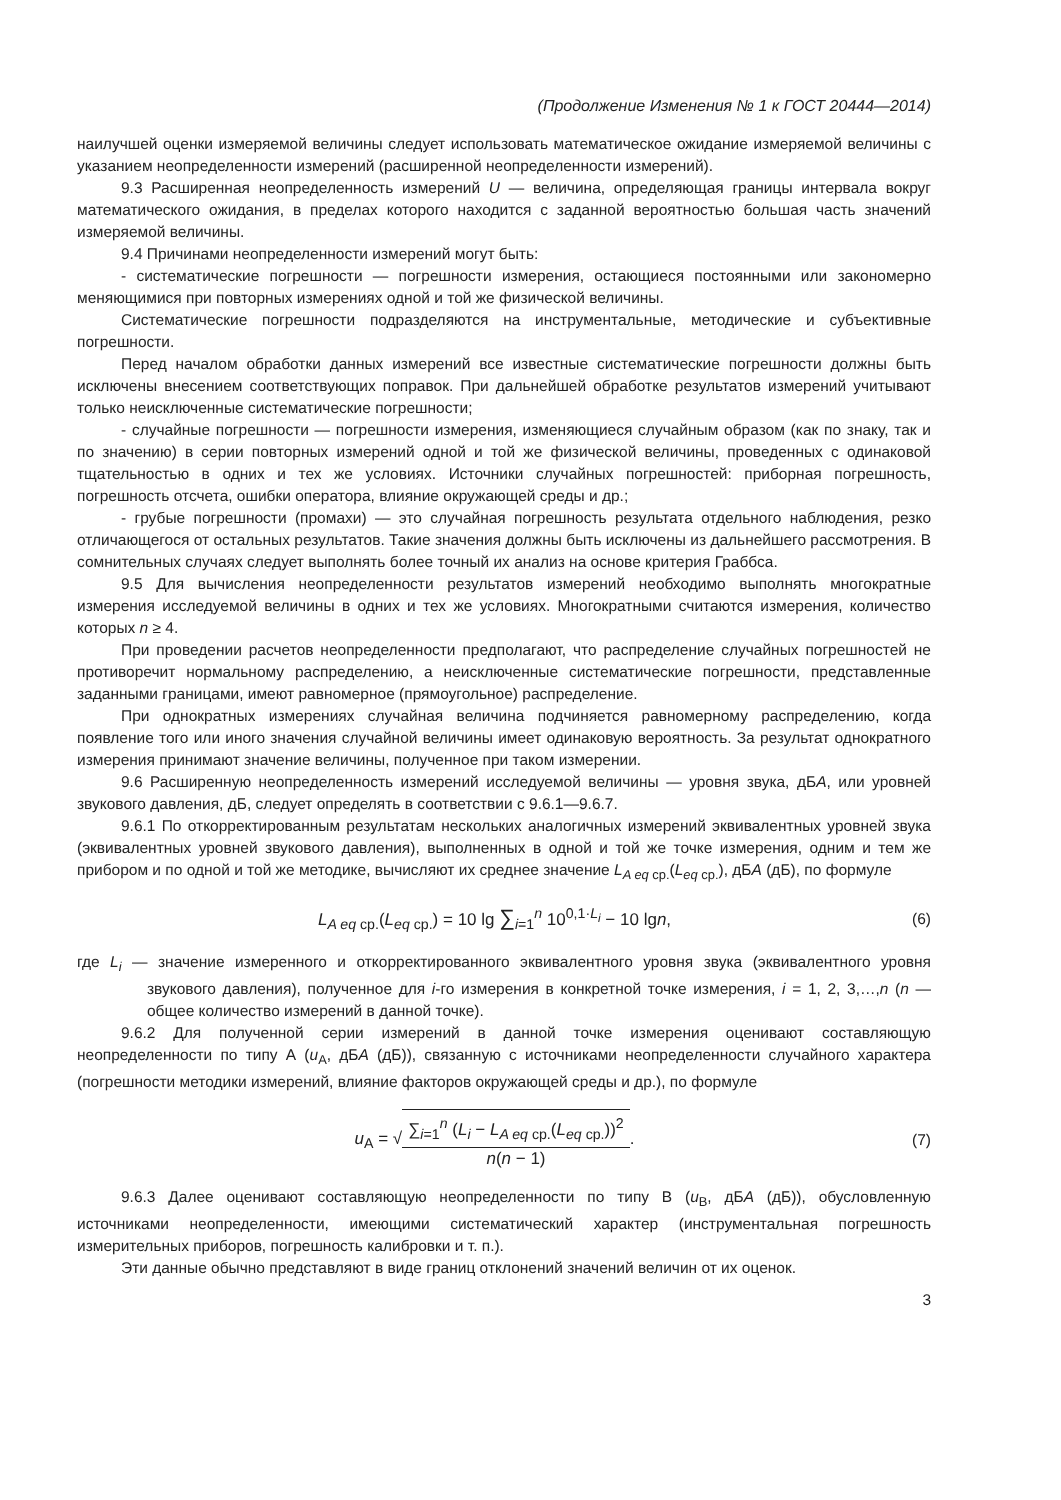(Продолжение Изменения № 1 к ГОСТ 20444—2014)
наилучшей оценки измеряемой величины следует использовать математическое ожидание измеряемой величины с указанием неопределенности измерений (расширенной неопределенности измерений).
9.3 Расширенная неопределенность измерений U — величина, определяющая границы интервала вокруг математического ожидания, в пределах которого находится с заданной вероятностью большая часть значений измеряемой величины.
9.4 Причинами неопределенности измерений могут быть:
- систематические погрешности — погрешности измерения, остающиеся постоянными или закономерно меняющимися при повторных измерениях одной и той же физической величины.
Систематические погрешности подразделяются на инструментальные, методические и субъективные погрешности.
Перед началом обработки данных измерений все известные систематические погрешности должны быть исключены внесением соответствующих поправок. При дальнейшей обработке результатов измерений учитывают только неисключенные систематические погрешности;
- случайные погрешности — погрешности измерения, изменяющиеся случайным образом (как по знаку, так и по значению) в серии повторных измерений одной и той же физической величины, проведенных с одинаковой тщательностью в одних и тех же условиях. Источники случайных погрешностей: приборная погрешность, погрешность отсчета, ошибки оператора, влияние окружающей среды и др.;
- грубые погрешности (промахи) — это случайная погрешность результата отдельного наблюдения, резко отличающегося от остальных результатов. Такие значения должны быть исключены из дальнейшего рассмотрения. В сомнительных случаях следует выполнять более точный их анализ на основе критерия Граббса.
9.5 Для вычисления неопределенности результатов измерений необходимо выполнять многократные измерения исследуемой величины в одних и тех же условиях. Многократными считаются измерения, количество которых n ≥ 4.
При проведении расчетов неопределенности предполагают, что распределение случайных погрешностей не противоречит нормальному распределению, а неисключенные систематические погрешности, представленные заданными границами, имеют равномерное (прямоугольное) распределение.
При однократных измерениях случайная величина подчиняется равномерному распределению, когда появление того или иного значения случайной величины имеет одинаковую вероятность. За результат однократного измерения принимают значение величины, полученное при таком измерении.
9.6 Расширенную неопределенность измерений исследуемой величины — уровня звука, дБА, или уровней звукового давления, дБ, следует определять в соответствии с 9.6.1—9.6.7.
9.6.1 По откорректированным результатам нескольких аналогичных измерений эквивалентных уровней звука (эквивалентных уровней звукового давления), выполненных в одной и той же точке измерения, одним и тем же прибором и по одной и той же методике, вычисляют их среднее значение L<sub>A eq ср.</sub>(L<sub>eq ср.</sub>), дБА (дБ), по формуле
L<sub>A eq ср.</sub>(L<sub>eq ср.</sub>) = 10 lg ∑<sub>i=1</sub><sup>n</sup> 10<sup>0,1·L<sub>i</sub></sup> − 10 lgn, (6)
где L<sub>i</sub> — значение измеренного и откорректированного эквивалентного уровня звука (эквивалентного уровня звукового давления), полученное для i-го измерения в конкретной точке измерения, i = 1, 2, 3,…,n (n — общее количество измерений в данной точке).
9.6.2 Для полученной серии измерений в данной точке измерения оценивают составляющую неопределенности по типу А (u<sub>А</sub>, дБА (дБ)), связанную с источниками неопределенности случайного характера (погрешности методики измерений, влияние факторов окружающей среды и др.), по формуле
u<sub>А</sub> = √∑<sub>i=1</sub><sup>n</sup> (L<sub>i</sub> − L<sub>A eq ср.</sub>(L<sub>eq ср.</sub>))<sup>2</sup> n(n − 1). (7)
9.6.3 Далее оценивают составляющую неопределенности по типу В (u<sub>В</sub>, дБА (дБ)), обусловленную источниками неопределенности, имеющими систематический характер (инструментальная погрешность измерительных приборов, погрешность калибровки и т. п.).
Эти данные обычно представляют в виде границ отклонений значений величин от их оценок.
3